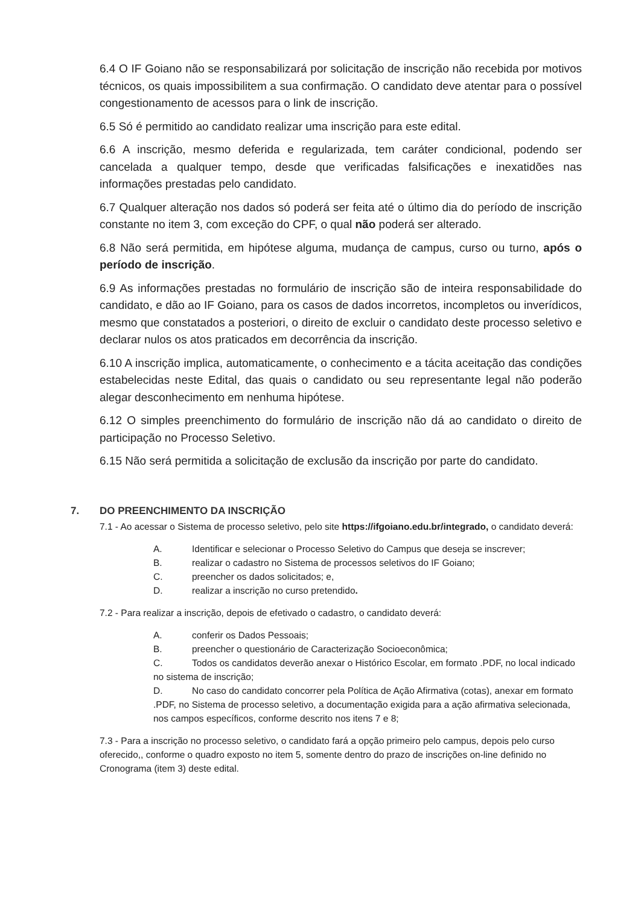6.4 O IF Goiano não se responsabilizará por solicitação de inscrição não recebida por motivos técnicos, os quais impossibilitem a sua confirmação. O candidato deve atentar para o possível congestionamento de acessos para o link de inscrição.
6.5 Só é permitido ao candidato realizar uma inscrição para este edital.
6.6 A inscrição, mesmo deferida e regularizada, tem caráter condicional, podendo ser cancelada a qualquer tempo, desde que verificadas falsificações e inexatidões nas informações prestadas pelo candidato.
6.7 Qualquer alteração nos dados só poderá ser feita até o último dia do período de inscrição constante no item 3, com exceção do CPF, o qual não poderá ser alterado.
6.8 Não será permitida, em hipótese alguma, mudança de campus, curso ou turno, após o período de inscrição.
6.9 As informações prestadas no formulário de inscrição são de inteira responsabilidade do candidato, e dão ao IF Goiano, para os casos de dados incorretos, incompletos ou inverídicos, mesmo que constatados a posteriori, o direito de excluir o candidato deste processo seletivo e declarar nulos os atos praticados em decorrência da inscrição.
6.10 A inscrição implica, automaticamente, o conhecimento e a tácita aceitação das condições estabelecidas neste Edital, das quais o candidato ou seu representante legal não poderão alegar desconhecimento em nenhuma hipótese.
6.12 O simples preenchimento do formulário de inscrição não dá ao candidato o direito de participação no Processo Seletivo.
6.15 Não será permitida a solicitação de exclusão da inscrição por parte do candidato.
7. DO PREENCHIMENTO DA INSCRIÇÃO
7.1 - Ao acessar o Sistema de processo seletivo, pelo site https://ifgoiano.edu.br/integrado, o candidato deverá:
A. Identificar e selecionar o Processo Seletivo do Campus que deseja se inscrever;
B. realizar o cadastro no Sistema de processos seletivos do IF Goiano;
C. preencher os dados solicitados; e,
D. realizar a inscrição no curso pretendido.
7.2 - Para realizar a inscrição, depois de efetivado o cadastro, o candidato deverá:
A. conferir os Dados Pessoais;
B. preencher o questionário de Caracterização Socioeconômica;
C. Todos os candidatos deverão anexar o Histórico Escolar, em formato .PDF, no local indicado no sistema de inscrição;
D. No caso do candidato concorrer pela Política de Ação Afirmativa (cotas), anexar em formato .PDF, no Sistema de processo seletivo, a documentação exigida para a ação afirmativa selecionada, nos campos específicos, conforme descrito nos itens 7 e 8;
7.3 - Para a inscrição no processo seletivo, o candidato fará a opção primeiro pelo campus, depois pelo curso oferecido,, conforme o quadro exposto no item 5, somente dentro do prazo de inscrições on-line definido no Cronograma (item 3) deste edital.